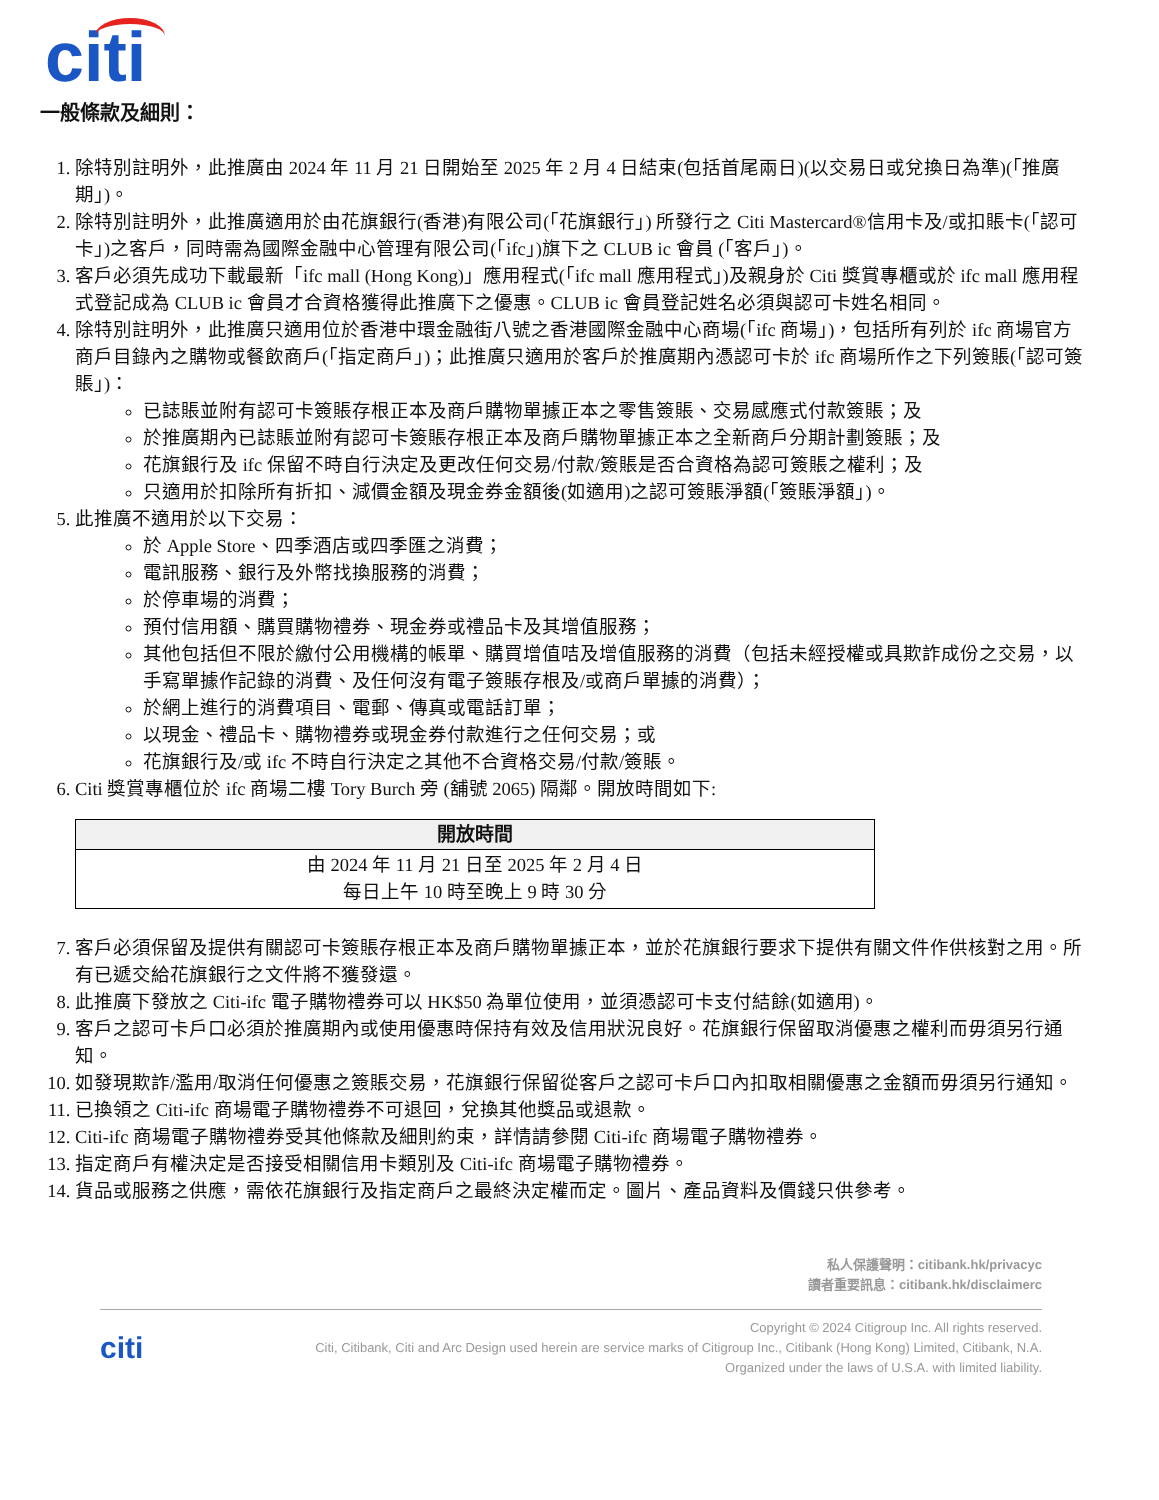citi
一般條款及細則：
1. 除特別註明外，此推廣由 2024 年 11 月 21 日開始至 2025 年 2 月 4 日結束(包括首尾兩日)(以交易日或兌換日為準)(「推廣期」)。
2. 除特別註明外，此推廣適用於由花旗銀行(香港)有限公司(「花旗銀行」) 所發行之 Citi Mastercard®信用卡及/或扣賬卡(「認可卡」)之客戶，同時需為國際金融中心管理有限公司(「ifc」)旗下之 CLUB ic 會員 (「客戶」)。
3. 客戶必須先成功下載最新「ifc mall (Hong Kong)」應用程式(「ifc mall 應用程式」)及親身於 Citi 獎賞專櫃或於 ifc mall 應用程式登記成為 CLUB ic 會員才合資格獲得此推廣下之優惠。CLUB ic 會員登記姓名必須與認可卡姓名相同。
4. 除特別註明外，此推廣只適用位於香港中環金融街八號之香港國際金融中心商場(「ifc 商場」)，包括所有列於 ifc 商場官方商戶目錄內之購物或餐飲商戶(「指定商戶」)；此推廣只適用於客戶於推廣期內憑認可卡於 ifc 商場所作之下列簽賬(「認可簽賬」)：
已誌賬並附有認可卡簽賬存根正本及商戶購物單據正本之零售簽賬、交易感應式付款簽賬；及
於推廣期內已誌賬並附有認可卡簽賬存根正本及商戶購物單據正本之全新商戶分期計劃簽賬；及
花旗銀行及 ifc 保留不時自行決定及更改任何交易/付款/簽賬是否合資格為認可簽賬之權利；及
只適用於扣除所有折扣、減價金額及現金券金額後(如適用)之認可簽賬淨額(「簽賬淨額」)。
5. 此推廣不適用於以下交易：
於 Apple Store、四季酒店或四季匯之消費；
電訊服務、銀行及外幣找換服務的消費；
於停車場的消費；
預付信用額、購買購物禮券、現金券或禮品卡及其增值服務；
其他包括但不限於繳付公用機構的帳單、購買增值咭及增值服務的消費（包括未經授權或具欺詐成份之交易，以手寫單據作記錄的消費、及任何沒有電子簽賬存根及/或商戶單據的消費）；
於網上進行的消費項目、電郵、傳真或電話訂單；
以現金、禮品卡、購物禮券或現金券付款進行之任何交易；或
花旗銀行及/或 ifc 不時自行決定之其他不合資格交易/付款/簽賬。
6. Citi 獎賞專櫃位於 ifc 商場二樓 Tory Burch 旁 (舖號 2065) 隔鄰。開放時間如下:
| 開放時間 |
| --- |
| 由 2024 年 11 月 21 日至 2025 年 2 月 4 日 每日上午 10 時至晚上 9 時 30 分 |
7. 客戶必須保留及提供有關認可卡簽賬存根正本及商戶購物單據正本，並於花旗銀行要求下提供有關文件作供核對之用。所有已遞交給花旗銀行之文件將不獲發還。
8. 此推廣下發放之 Citi-ifc 電子購物禮券可以 HK$50 為單位使用，並須憑認可卡支付結餘(如適用)。
9. 客戶之認可卡戶口必須於推廣期內或使用優惠時保持有效及信用狀況良好。花旗銀行保留取消優惠之權利而毋須另行通知。
10. 如發現欺詐/濫用/取消任何優惠之簽賬交易，花旗銀行保留從客戶之認可卡戶口內扣取相關優惠之金額而毋須另行通知。
11. 已換領之 Citi-ifc 商場電子購物禮券不可退回，兌換其他獎品或退款。
12. Citi-ifc 商場電子購物禮券受其他條款及細則約束，詳情請參閱 Citi-ifc 商場電子購物禮券。
13. 指定商戶有權決定是否接受相關信用卡類別及 Citi-ifc 商場電子購物禮券。
14. 貨品或服務之供應，需依花旗銀行及指定商戶之最終決定權而定。圖片、產品資料及價錢只供參考。
私人保護聲明：citibank.hk/privacyc
讀者重要訊息：citibank.hk/disclaimerc
citi
Copyright © 2024 Citigroup Inc. All rights reserved.
Citi, Citibank, Citi and Arc Design used herein are service marks of Citigroup Inc., Citibank (Hong Kong) Limited, Citibank, N.A.
Organized under the laws of U.S.A. with limited liability.